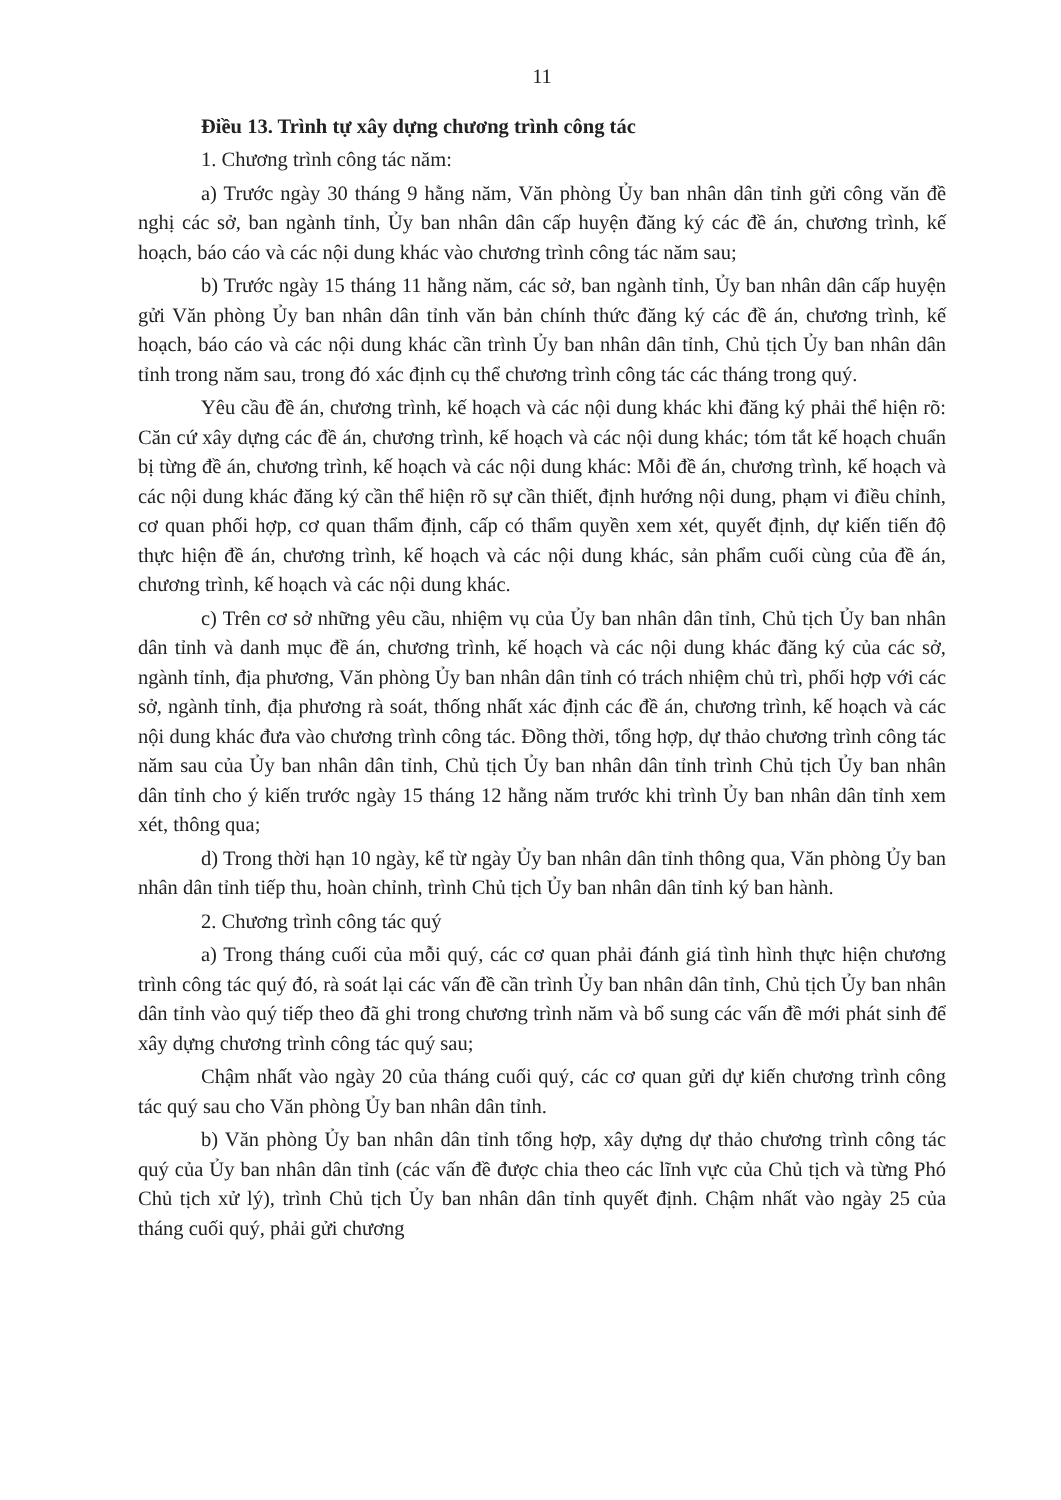11
Điều 13. Trình tự xây dựng chương trình công tác
1. Chương trình công tác năm:
a) Trước ngày 30 tháng 9 hằng năm, Văn phòng Ủy ban nhân dân tỉnh gửi công văn đề nghị các sở, ban ngành tỉnh, Ủy ban nhân dân cấp huyện đăng ký các đề án, chương trình, kế hoạch, báo cáo và các nội dung khác vào chương trình công tác năm sau;
b) Trước ngày 15 tháng 11 hằng năm, các sở, ban ngành tỉnh, Ủy ban nhân dân cấp huyện gửi Văn phòng Ủy ban nhân dân tỉnh văn bản chính thức đăng ký các đề án, chương trình, kế hoạch, báo cáo và các nội dung khác cần trình Ủy ban nhân dân tỉnh, Chủ tịch Ủy ban nhân dân tỉnh trong năm sau, trong đó xác định cụ thể chương trình công tác các tháng trong quý.
Yêu cầu đề án, chương trình, kế hoạch và các nội dung khác khi đăng ký phải thể hiện rõ: Căn cứ xây dựng các đề án, chương trình, kế hoạch và các nội dung khác; tóm tắt kế hoạch chuẩn bị từng đề án, chương trình, kế hoạch và các nội dung khác: Mỗi đề án, chương trình, kế hoạch và các nội dung khác đăng ký cần thể hiện rõ sự cần thiết, định hướng nội dung, phạm vi điều chỉnh, cơ quan phối hợp, cơ quan thẩm định, cấp có thẩm quyền xem xét, quyết định, dự kiến tiến độ thực hiện đề án, chương trình, kế hoạch và các nội dung khác, sản phẩm cuối cùng của đề án, chương trình, kế hoạch và các nội dung khác.
c) Trên cơ sở những yêu cầu, nhiệm vụ của Ủy ban nhân dân tỉnh, Chủ tịch Ủy ban nhân dân tỉnh và danh mục đề án, chương trình, kế hoạch và các nội dung khác đăng ký của các sở, ngành tỉnh, địa phương, Văn phòng Ủy ban nhân dân tỉnh có trách nhiệm chủ trì, phối hợp với các sở, ngành tỉnh, địa phương rà soát, thống nhất xác định các đề án, chương trình, kế hoạch và các nội dung khác đưa vào chương trình công tác. Đồng thời, tổng hợp, dự thảo chương trình công tác năm sau của Ủy ban nhân dân tỉnh, Chủ tịch Ủy ban nhân dân tỉnh trình Chủ tịch Ủy ban nhân dân tỉnh cho ý kiến trước ngày 15 tháng 12 hằng năm trước khi trình Ủy ban nhân dân tỉnh xem xét, thông qua;
d) Trong thời hạn 10 ngày, kể từ ngày Ủy ban nhân dân tỉnh thông qua, Văn phòng Ủy ban nhân dân tỉnh tiếp thu, hoàn chỉnh, trình Chủ tịch Ủy ban nhân dân tỉnh ký ban hành.
2. Chương trình công tác quý
a) Trong tháng cuối của mỗi quý, các cơ quan phải đánh giá tình hình thực hiện chương trình công tác quý đó, rà soát lại các vấn đề cần trình Ủy ban nhân dân tỉnh, Chủ tịch Ủy ban nhân dân tỉnh vào quý tiếp theo đã ghi trong chương trình năm và bổ sung các vấn đề mới phát sinh để xây dựng chương trình công tác quý sau;
Chậm nhất vào ngày 20 của tháng cuối quý, các cơ quan gửi dự kiến chương trình công tác quý sau cho Văn phòng Ủy ban nhân dân tỉnh.
b) Văn phòng Ủy ban nhân dân tỉnh tổng hợp, xây dựng dự thảo chương trình công tác quý của Ủy ban nhân dân tỉnh (các vấn đề được chia theo các lĩnh vực của Chủ tịch và từng Phó Chủ tịch xử lý), trình Chủ tịch Ủy ban nhân dân tỉnh quyết định. Chậm nhất vào ngày 25 của tháng cuối quý, phải gửi chương